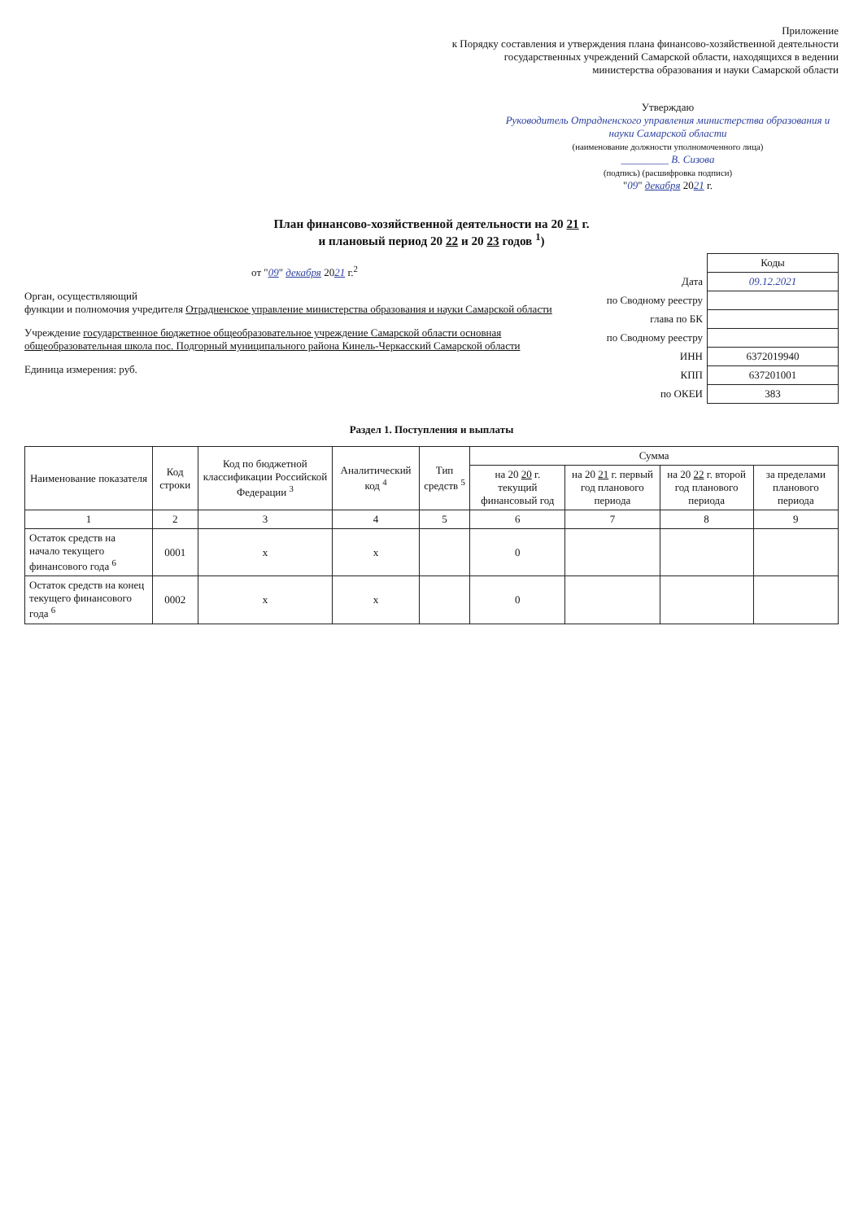Приложение
к Порядку составления и утверждения плана финансово-хозяйственной деятельности государственных учреждений Самарской области, находящихся в ведении министерства образования и науки Самарской области
Утверждаю
Руководитель Отрадненского управления министерства образования и науки Самарской области
(наименование должности уполномоченного лица)
_________ В. Сизова
(подпись) (расшифровка подписи)
"09" декабря 2021 г.
План финансово-хозяйственной деятельности на 20 21 г.
и плановый период 20 22 и 20 23 годов <sup>1</sup>)
от "09" декабря 2021 г.<sup>2</sup>
Орган, осуществляющий
функции и полномочия учредителя Отрадненское управление министерства образования и науки Самарской области
Учреждение государственное бюджетное общеобразовательное учреждение Самарской области основная общеобразовательная школа пос. Подгорный муниципального района Кинель-Черкасский Самарской области
Единица измерения: руб.
| | Коды |
| Дата | 09.12.2021 |
| по Сводному реестру | |
| глава по БК | |
| по Сводному реестру | |
| ИНН | 6372019940 |
| КПП | 637201001 |
| по ОКЕИ | 383 |
Раздел 1. Поступления и выплаты
| Наименование показателя | Код строки | Код по бюджетной классификации Российской Федерации <sup>3</sup> | Аналитический код <sup>4</sup> | Тип средств <sup>5</sup> | Сумма | | | |
| --- | --- | --- | --- | --- | --- | --- | --- | --- |
| | | | | | на 20 20 г. текущий финансовый год | на 20 21 г. первый год планового периода | на 20 22 г. второй год планового периода | за пределами планового периода |
| 1 | 2 | 3 | 4 | 5 | 6 | 7 | 8 | 9 |
| Остаток средств на начало текущего финансового года <sup>6</sup> | 0001 | x | x | | 0 | | | |
| Остаток средств на конец текущего финансового года <sup>6</sup> | 0002 | x | x | | 0 | | | |